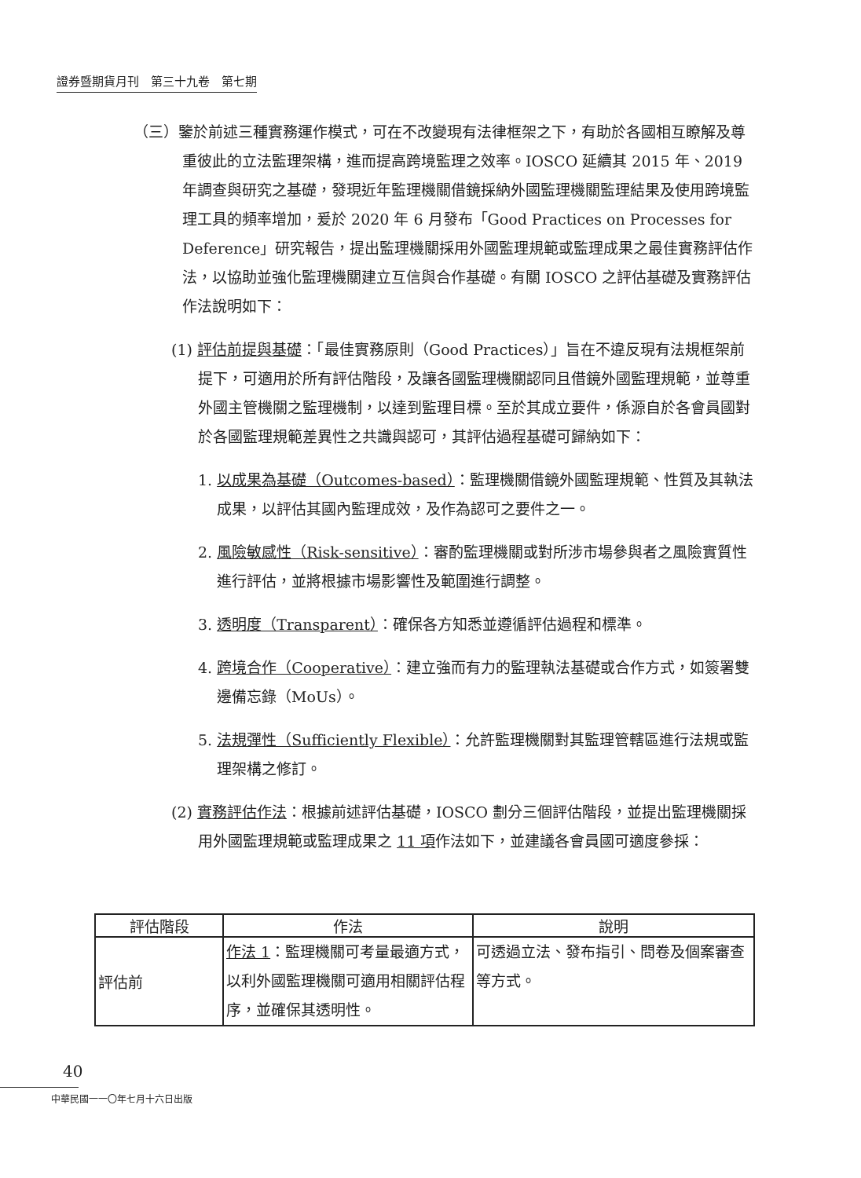證券暨期貨月刊　第三十九卷　第七期
（三）鑒於前述三種實務運作模式，可在不改變現有法律框架之下，有助於各國相互瞭解及尊重彼此的立法監理架構，進而提高跨境監理之效率。IOSCO 延續其 2015 年、2019 年調查與研究之基礎，發現近年監理機關借鏡採納外國監理機關監理結果及使用跨境監理工具的頻率增加，爰於 2020 年 6 月發布「Good Practices on Processes for Deference」研究報告，提出監理機關採用外國監理規範或監理成果之最佳實務評估作法，以協助並強化監理機關建立互信與合作基礎。有關 IOSCO 之評估基礎及實務評估作法說明如下：
(1) 評估前提與基礎：「最佳實務原則（Good Practices）」旨在不違反現有法規框架前提下，可適用於所有評估階段，及讓各國監理機關認同且借鏡外國監理規範，並尊重外國主管機關之監理機制，以達到監理目標。至於其成立要件，係源自於各會員國對於各國監理規範差異性之共識與認可，其評估過程基礎可歸納如下：
1. 以成果為基礎（Outcomes-based）：監理機關借鏡外國監理規範、性質及其執法成果，以評估其國內監理成效，及作為認可之要件之一。
2. 風險敏感性（Risk-sensitive）：審酌監理機關或對所涉市場參與者之風險實質性進行評估，並將根據市場影響性及範圍進行調整。
3. 透明度（Transparent）：確保各方知悉並遵循評估過程和標準。
4. 跨境合作（Cooperative）：建立強而有力的監理執法基礎或合作方式，如簽署雙邊備忘錄（MoUs）。
5. 法規彈性（Sufficiently Flexible）：允許監理機關對其監理管轄區進行法規或監理架構之修訂。
(2) 實務評估作法：根據前述評估基礎，IOSCO 劃分三個評估階段，並提出監理機關採用外國監理規範或監理成果之 11 項作法如下，並建議各會員國可適度參採：
| 評估階段 | 作法 | 說明 |
| --- | --- | --- |
| 評估前 | 作法 1 ：監理機關可考量最適方式，以利外國監理機關可適用相關評估程序，並確保其透明性。 | 可透過立法、發布指引、問卷及個案審查等方式。 |
40
中華民國一一〇年七月十六日出版